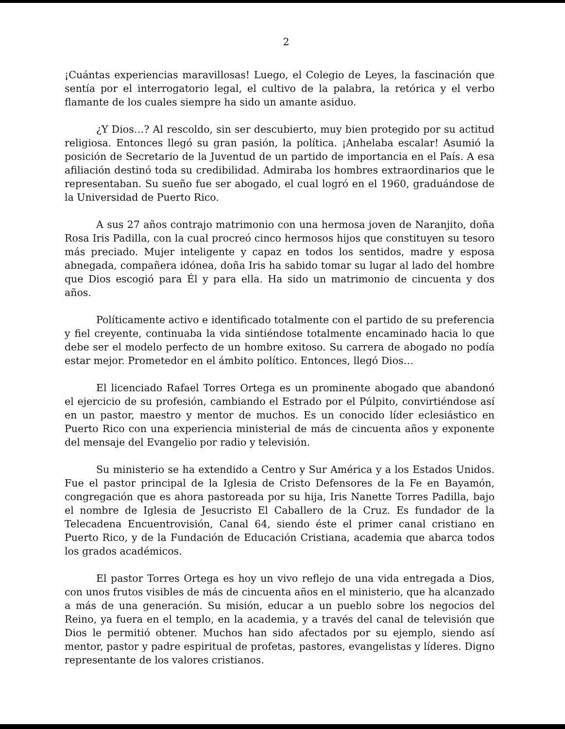2
¡Cuántas experiencias maravillosas! Luego, el Colegio de Leyes, la fascinación que sentía por el interrogatorio legal, el cultivo de la palabra, la retórica y el verbo flamante de los cuales siempre ha sido un amante asiduo.
¿Y Dios…? Al rescoldo, sin ser descubierto, muy bien protegido por su actitud religiosa. Entonces llegó su gran pasión, la política. ¡Anhelaba escalar! Asumió la posición de Secretario de la Juventud de un partido de importancia en el País. A esa afiliación destinó toda su credibilidad. Admiraba los hombres extraordinarios que le representaban. Su sueño fue ser abogado, el cual logró en el 1960, graduándose de la Universidad de Puerto Rico.
A sus 27 años contrajo matrimonio con una hermosa joven de Naranjito, doña Rosa Iris Padilla, con la cual procreó cinco hermosos hijos que constituyen su tesoro más preciado. Mujer inteligente y capaz en todos los sentidos, madre y esposa abnegada, compañera idónea, doña Iris ha sabido tomar su lugar al lado del hombre que Dios escogió para Él y para ella. Ha sido un matrimonio de cincuenta y dos años.
Políticamente activo e identificado totalmente con el partido de su preferencia y fiel creyente, continuaba la vida sintiéndose totalmente encaminado hacia lo que debe ser el modelo perfecto de un hombre exitoso. Su carrera de abogado no podía estar mejor. Prometedor en el ámbito político. Entonces, llegó Dios…
El licenciado Rafael Torres Ortega es un prominente abogado que abandonó el ejercicio de su profesión, cambiando el Estrado por el Púlpito, convirtiéndose así en un pastor, maestro y mentor de muchos. Es un conocido líder eclesiástico en Puerto Rico con una experiencia ministerial de más de cincuenta años y exponente del mensaje del Evangelio por radio y televisión.
Su ministerio se ha extendido a Centro y Sur América y a los Estados Unidos. Fue el pastor principal de la Iglesia de Cristo Defensores de la Fe en Bayamón, congregación que es ahora pastoreada por su hija, Iris Nanette Torres Padilla, bajo el nombre de Iglesia de Jesucristo El Caballero de la Cruz. Es fundador de la Telecadena Encuentrovisión, Canal 64, siendo éste el primer canal cristiano en Puerto Rico, y de la Fundación de Educación Cristiana, academia que abarca todos los grados académicos.
El pastor Torres Ortega es hoy un vivo reflejo de una vida entregada a Dios, con unos frutos visibles de más de cincuenta años en el ministerio, que ha alcanzado a más de una generación. Su misión, educar a un pueblo sobre los negocios del Reino, ya fuera en el templo, en la academia, y a través del canal de televisión que Dios le permitió obtener. Muchos han sido afectados por su ejemplo, siendo así mentor, pastor y padre espiritual de profetas, pastores, evangelistas y líderes. Digno representante de los valores cristianos.